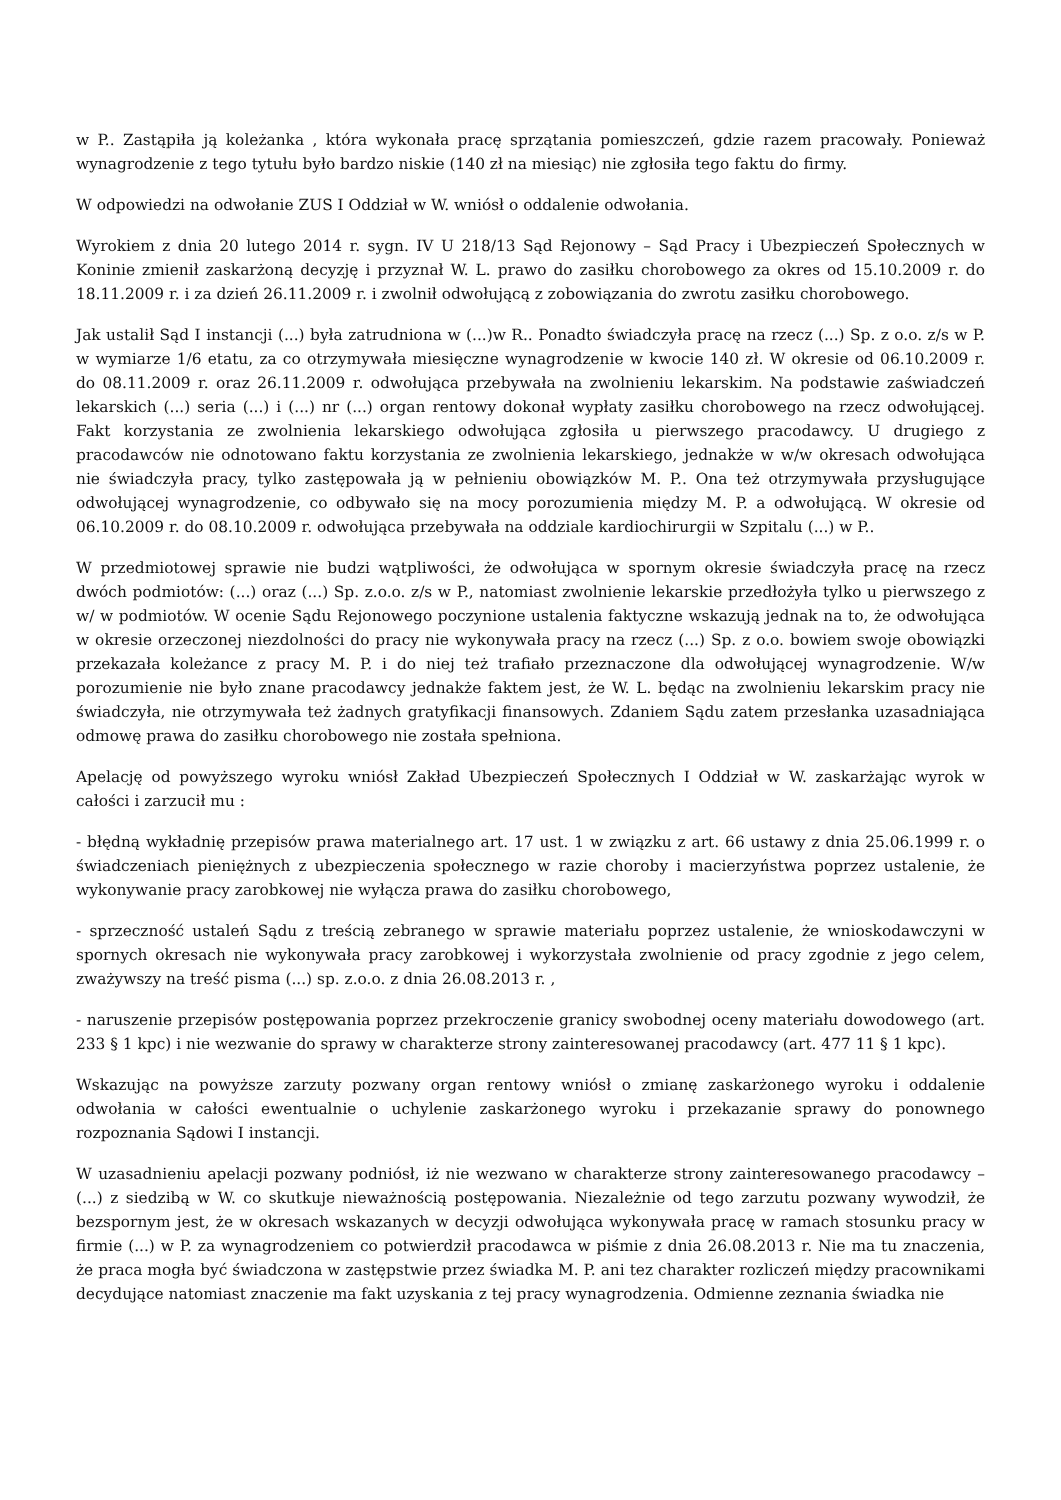w P.. Zastąpiła ją koleżanka , która wykonała pracę sprzątania pomieszczeń, gdzie razem pracowały. Ponieważ wynagrodzenie z tego tytułu było bardzo niskie (140 zł na miesiąc) nie zgłosiła tego faktu do firmy.
W odpowiedzi na odwołanie ZUS I Oddział w W. wniósł o oddalenie odwołania.
Wyrokiem z dnia 20 lutego 2014 r. sygn. IV U 218/13 Sąd Rejonowy – Sąd Pracy i Ubezpieczeń Społecznych w Koninie zmienił zaskarżoną decyzję i przyznał W. L. prawo do zasiłku chorobowego za okres od 15.10.2009 r. do 18.11.2009 r. i za dzień 26.11.2009 r. i zwolnił odwołującą z zobowiązania do zwrotu zasiłku chorobowego.
Jak ustalił Sąd I instancji (...) była zatrudniona w (...)w R.. Ponadto świadczyła pracę na rzecz (...) Sp. z o.o. z/s w P. w wymiarze 1/6 etatu, za co otrzymywała miesięczne wynagrodzenie w kwocie 140 zł. W okresie od 06.10.2009 r. do 08.11.2009 r. oraz 26.11.2009 r. odwołująca przebywała na zwolnieniu lekarskim. Na podstawie zaświadczeń lekarskich (...) seria (...) i (...) nr (...) organ rentowy dokonał wypłaty zasiłku chorobowego na rzecz odwołującej. Fakt korzystania ze zwolnienia lekarskiego odwołująca zgłosiła u pierwszego pracodawcy. U drugiego z pracodawców nie odnotowano faktu korzystania ze zwolnienia lekarskiego, jednakże w w/w okresach odwołująca nie świadczyła pracy, tylko zastępowała ją w pełnieniu obowiązków M. P.. Ona też otrzymywała przysługujące odwołującej wynagrodzenie, co odbywało się na mocy porozumienia między M. P. a odwołującą. W okresie od 06.10.2009 r. do 08.10.2009 r. odwołująca przebywała na oddziale kardiochirurgii w Szpitalu (...) w P..
W przedmiotowej sprawie nie budzi wątpliwości, że odwołująca w spornym okresie świadczyła pracę na rzecz dwóch podmiotów: (...) oraz (...) Sp. z.o.o. z/s w P., natomiast zwolnienie lekarskie przedłożyła tylko u pierwszego z w/ w podmiotów. W ocenie Sądu Rejonowego poczynione ustalenia faktyczne wskazują jednak na to, że odwołująca w okresie orzeczonej niezdolności do pracy nie wykonywała pracy na rzecz (...) Sp. z o.o. bowiem swoje obowiązki przekazała koleżance z pracy M. P. i do niej też trafiało przeznaczone dla odwołującej wynagrodzenie. W/w porozumienie nie było znane pracodawcy jednakże faktem jest, że W. L. będąc na zwolnieniu lekarskim pracy nie świadczyła, nie otrzymywała też żadnych gratyfikacji finansowych. Zdaniem Sądu zatem przesłanka uzasadniająca odmowę prawa do zasiłku chorobowego nie została spełniona.
Apelację od powyższego wyroku wniósł Zakład Ubezpieczeń Społecznych I Oddział w W. zaskarżając wyrok w całości i zarzucił mu :
- błędną wykładnię przepisów prawa materialnego art. 17 ust. 1 w związku z art. 66 ustawy z dnia 25.06.1999 r. o świadczeniach pieniężnych z ubezpieczenia społecznego w razie choroby i macierzyństwa poprzez ustalenie, że wykonywanie pracy zarobkowej nie wyłącza prawa do zasiłku chorobowego,
- sprzeczność ustaleń Sądu z treścią zebranego w sprawie materiału poprzez ustalenie, że wnioskodawczyni w spornych okresach nie wykonywała pracy zarobkowej i wykorzystała zwolnienie od pracy zgodnie z jego celem, zważywszy na treść pisma (...) sp. z.o.o. z dnia 26.08.2013 r. ,
- naruszenie przepisów postępowania poprzez przekroczenie granicy swobodnej oceny materiału dowodowego (art. 233 § 1 kpc) i nie wezwanie do sprawy w charakterze strony zainteresowanej pracodawcy (art. 477 11 § 1 kpc).
Wskazując na powyższe zarzuty pozwany organ rentowy wniósł o zmianę zaskarżonego wyroku i oddalenie odwołania w całości ewentualnie o uchylenie zaskarżonego wyroku i przekazanie sprawy do ponownego rozpoznania Sądowi I instancji.
W uzasadnieniu apelacji pozwany podniósł, iż nie wezwano w charakterze strony zainteresowanego pracodawcy – (...) z siedzibą w W. co skutkuje nieważnością postępowania. Niezależnie od tego zarzutu pozwany wywodził, że bezspornym jest, że w okresach wskazanych w decyzji odwołująca wykonywała pracę w ramach stosunku pracy w firmie (...) w P. za wynagrodzeniem co potwierdził pracodawca w piśmie z dnia 26.08.2013 r. Nie ma tu znaczenia, że praca mogła być świadczona w zastępstwie przez świadka M. P. ani tez charakter rozliczeń między pracownikami decydujące natomiast znaczenie ma fakt uzyskania z tej pracy wynagrodzenia. Odmienne zeznania świadka nie